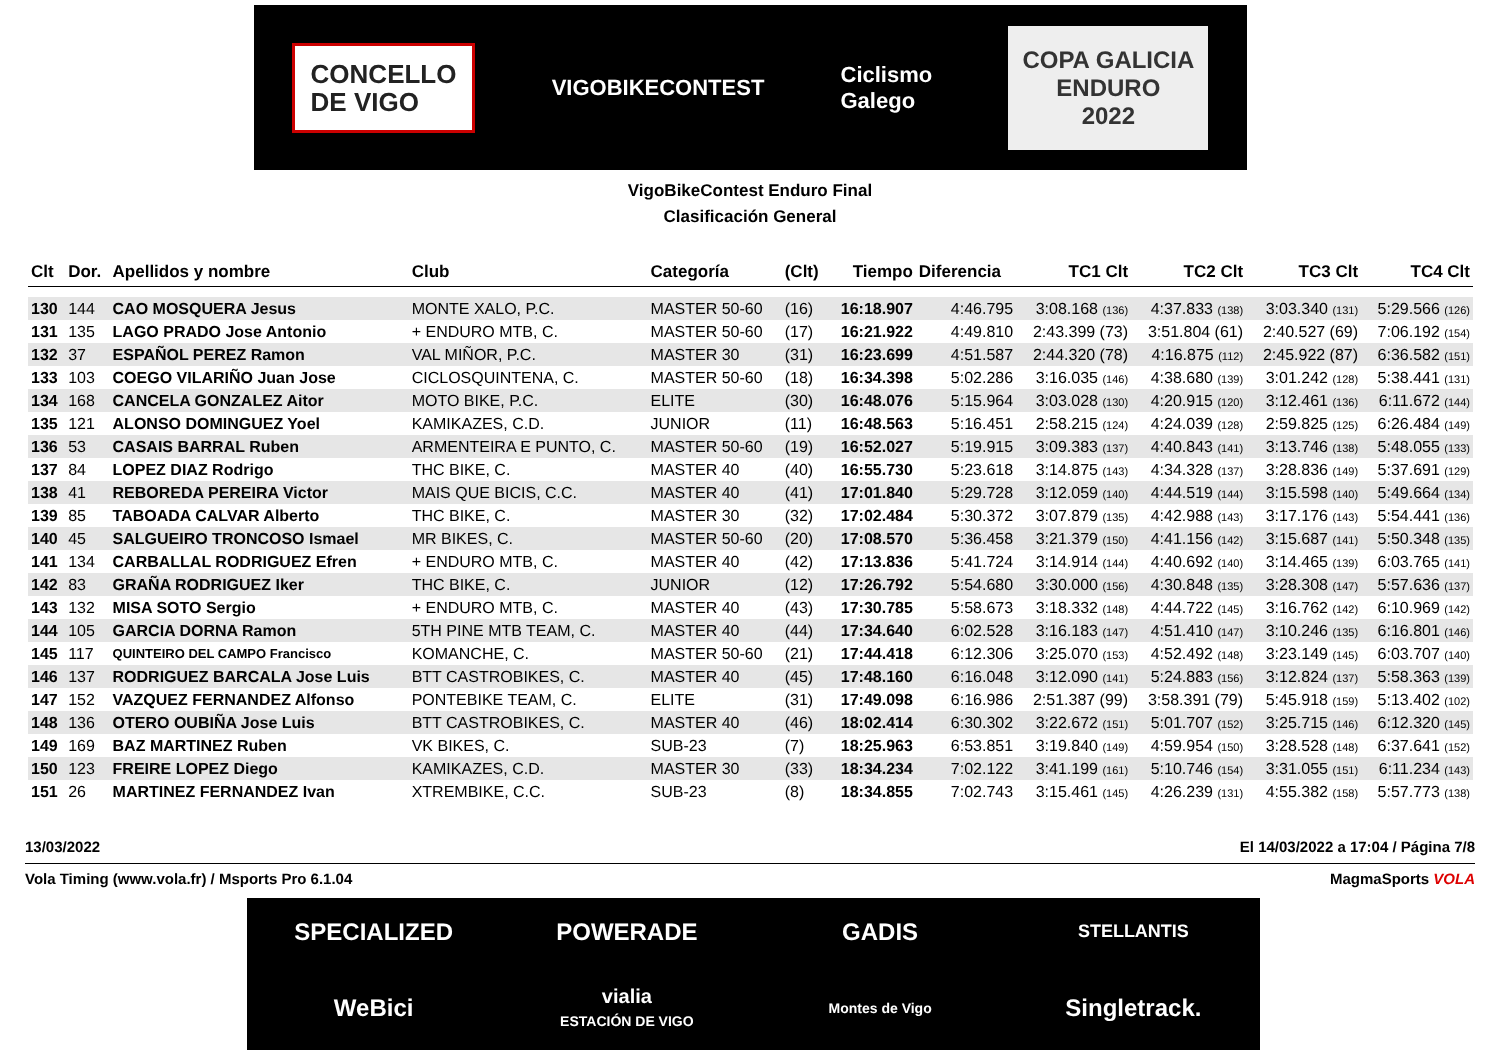CONCELLO
DE VIGO
VIGOBIKECONTEST
Ciclismo
Galego
COPA GALICIA
ENDURO
2022
VigoBikeContest Enduro Final
Clasificación General
| Clt | Dor. | Apellidos y nombre | Club | Categoría | (Clt) | Tiempo | Diferencia | TC1 Clt | TC2 Clt | TC3 Clt | TC4 Clt |
| --- | --- | --- | --- | --- | --- | --- | --- | --- | --- | --- | --- |
| 130 | 144 | CAO MOSQUERA Jesus | MONTE XALO, P.C. | MASTER 50-60 | (16) | 16:18.907 | 4:46.795 | 3:08.168 (136) | 4:37.833 (138) | 3:03.340 (131) | 5:29.566 (126) |
| 131 | 135 | LAGO PRADO Jose Antonio | + ENDURO MTB, C. | MASTER 50-60 | (17) | 16:21.922 | 4:49.810 | 2:43.399 (73) | 3:51.804 (61) | 2:40.527 (69) | 7:06.192 (154) |
| 132 | 37 | ESPAÑOL PEREZ Ramon | VAL MIÑOR, P.C. | MASTER 30 | (31) | 16:23.699 | 4:51.587 | 2:44.320 (78) | 4:16.875 (112) | 2:45.922 (87) | 6:36.582 (151) |
| 133 | 103 | COEGO VILARIÑO Juan Jose | CICLOSQUINTENA, C. | MASTER 50-60 | (18) | 16:34.398 | 5:02.286 | 3:16.035 (146) | 4:38.680 (139) | 3:01.242 (128) | 5:38.441 (131) |
| 134 | 168 | CANCELA GONZALEZ Aitor | MOTO BIKE, P.C. | ELITE | (30) | 16:48.076 | 5:15.964 | 3:03.028 (130) | 4:20.915 (120) | 3:12.461 (136) | 6:11.672 (144) |
| 135 | 121 | ALONSO DOMINGUEZ Yoel | KAMIKAZES, C.D. | JUNIOR | (11) | 16:48.563 | 5:16.451 | 2:58.215 (124) | 4:24.039 (128) | 2:59.825 (125) | 6:26.484 (149) |
| 136 | 53 | CASAIS BARRAL Ruben | ARMENTEIRA E PUNTO, C. | MASTER 50-60 | (19) | 16:52.027 | 5:19.915 | 3:09.383 (137) | 4:40.843 (141) | 3:13.746 (138) | 5:48.055 (133) |
| 137 | 84 | LOPEZ DIAZ Rodrigo | THC BIKE, C. | MASTER 40 | (40) | 16:55.730 | 5:23.618 | 3:14.875 (143) | 4:34.328 (137) | 3:28.836 (149) | 5:37.691 (129) |
| 138 | 41 | REBOREDA PEREIRA Victor | MAIS QUE BICIS, C.C. | MASTER 40 | (41) | 17:01.840 | 5:29.728 | 3:12.059 (140) | 4:44.519 (144) | 3:15.598 (140) | 5:49.664 (134) |
| 139 | 85 | TABOADA CALVAR Alberto | THC BIKE, C. | MASTER 30 | (32) | 17:02.484 | 5:30.372 | 3:07.879 (135) | 4:42.988 (143) | 3:17.176 (143) | 5:54.441 (136) |
| 140 | 45 | SALGUEIRO TRONCOSO Ismael | MR BIKES, C. | MASTER 50-60 | (20) | 17:08.570 | 5:36.458 | 3:21.379 (150) | 4:41.156 (142) | 3:15.687 (141) | 5:50.348 (135) |
| 141 | 134 | CARBALLAL RODRIGUEZ Efren | + ENDURO MTB, C. | MASTER 40 | (42) | 17:13.836 | 5:41.724 | 3:14.914 (144) | 4:40.692 (140) | 3:14.465 (139) | 6:03.765 (141) |
| 142 | 83 | GRAÑA RODRIGUEZ Iker | THC BIKE, C. | JUNIOR | (12) | 17:26.792 | 5:54.680 | 3:30.000 (156) | 4:30.848 (135) | 3:28.308 (147) | 5:57.636 (137) |
| 143 | 132 | MISA SOTO Sergio | + ENDURO MTB, C. | MASTER 40 | (43) | 17:30.785 | 5:58.673 | 3:18.332 (148) | 4:44.722 (145) | 3:16.762 (142) | 6:10.969 (142) |
| 144 | 105 | GARCIA DORNA Ramon | 5TH PINE MTB TEAM, C. | MASTER 40 | (44) | 17:34.640 | 6:02.528 | 3:16.183 (147) | 4:51.410 (147) | 3:10.246 (135) | 6:16.801 (146) |
| 145 | 117 | QUINTEIRO DEL CAMPO Francisco | KOMANCHE, C. | MASTER 50-60 | (21) | 17:44.418 | 6:12.306 | 3:25.070 (153) | 4:52.492 (148) | 3:23.149 (145) | 6:03.707 (140) |
| 146 | 137 | RODRIGUEZ BARCALA Jose Luis | BTT CASTROBIKES, C. | MASTER 40 | (45) | 17:48.160 | 6:16.048 | 3:12.090 (141) | 5:24.883 (156) | 3:12.824 (137) | 5:58.363 (139) |
| 147 | 152 | VAZQUEZ FERNANDEZ Alfonso | PONTEBIKE TEAM, C. | ELITE | (31) | 17:49.098 | 6:16.986 | 2:51.387 (99) | 3:58.391 (79) | 5:45.918 (159) | 5:13.402 (102) |
| 148 | 136 | OTERO OUBIÑA Jose Luis | BTT CASTROBIKES, C. | MASTER 40 | (46) | 18:02.414 | 6:30.302 | 3:22.672 (151) | 5:01.707 (152) | 3:25.715 (146) | 6:12.320 (145) |
| 149 | 169 | BAZ MARTINEZ Ruben | VK BIKES, C. | SUB-23 | (7) | 18:25.963 | 6:53.851 | 3:19.840 (149) | 4:59.954 (150) | 3:28.528 (148) | 6:37.641 (152) |
| 150 | 123 | FREIRE LOPEZ Diego | KAMIKAZES, C.D. | MASTER 30 | (33) | 18:34.234 | 7:02.122 | 3:41.199 (161) | 5:10.746 (154) | 3:31.055 (151) | 6:11.234 (143) |
| 151 | 26 | MARTINEZ FERNANDEZ Ivan | XTREMBIKE, C.C. | SUB-23 | (8) | 18:34.855 | 7:02.743 | 3:15.461 (145) | 4:26.239 (131) | 4:55.382 (158) | 5:57.773 (138) |
13/03/2022 El 14/03/2022 a 17:04 / Página 7/8
Vola Timing (www.vola.fr) / Msports Pro 6.1.04 MagmaSports VOLA
SPECIALIZED
POWERADE
GADIS
STELLANTIS
WeBici
vialia
ESTACIÓN DE VIGO
Montes de Vigo
Singletrack.